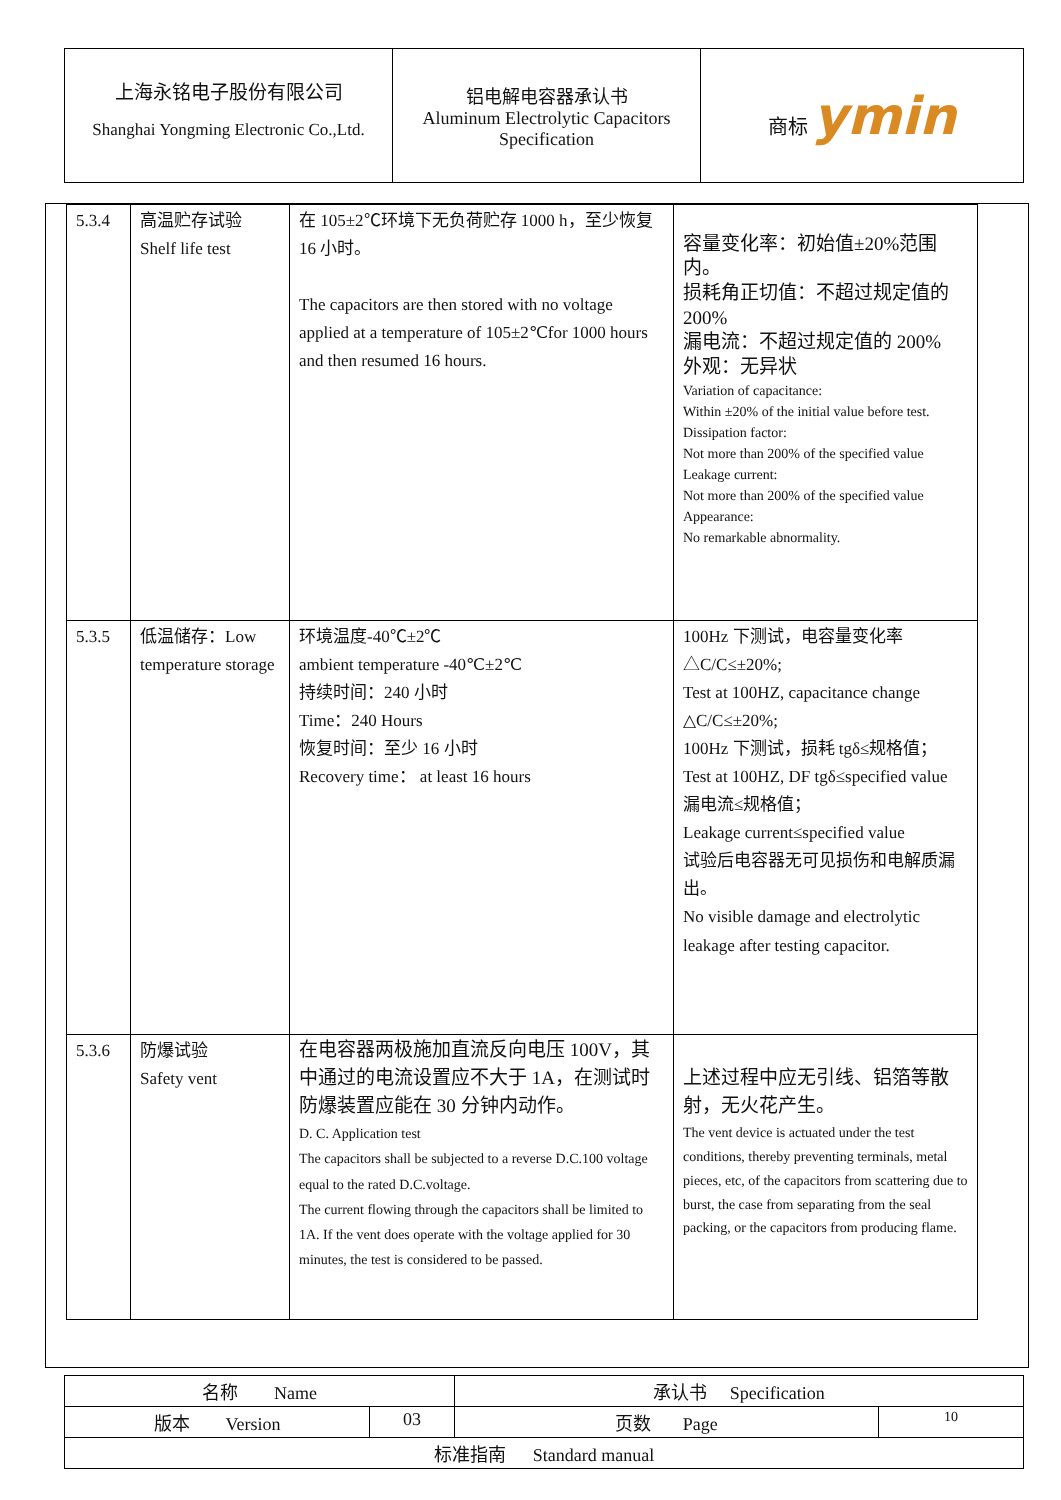| 上海永铭电子股份有限公司 Shanghai Yongming Electronic Co.,Ltd. | 铝电解电容器承认书 Aluminum Electrolytic Capacitors Specification | 商标 ymin |
| 5.3.4 | 高温贮存试验 Shelf life test | 在 105±2℃环境下无负荷贮存 1000 h，至少恢复 16 小时。 The capacitors are then stored with no voltage applied at a temperature of 105±2℃for 1000 hours and then resumed 16 hours. | 容量变化率：初始值±20%范围内。 损耗角正切值：不超过规定值的 200% 漏电流：不超过规定值的 200% 外观：无异状 Variation of capacitance: Within ±20% of the initial value before test. Dissipation factor: Not more than 200% of the specified value Leakage current: Not more than 200% of the specified value Appearance: No remarkable abnormality. |
| 5.3.5 | 低温储存：Low temperature storage | 环境温度-40℃±2℃ ambient temperature -40℃±2℃ 持续时间：240 小时 Time：240 Hours 恢复时间：至少 16 小时 Recovery time： at least 16 hours | 100Hz 下测试，电容量变化率△C/C≤±20%; Test at 100HZ, capacitance change △C/C≤±20%; 100Hz 下测试，损耗 tgδ≤规格值； Test at 100HZ, DF tgδ≤specified value 漏电流≤规格值； Leakage current≤specified value 试验后电容器无可见损伤和电解质漏出。 No visible damage and electrolytic leakage after testing capacitor. |
| 5.3.6 | 防爆试验 Safety vent | 在电容器两极施加直流反向电压 100V，其中通过的电流设置应不大于 1A，在测试时防爆装置应能在 30 分钟内动作。 D. C. Application test The capacitors shall be subjected to a reverse D.C.100 voltage equal to the rated D.C.voltage. The current flowing through the capacitors shall be limited to 1A. If the vent does operate with the voltage applied for 30 minutes, the test is considered to be passed. | 上述过程中应无引线、铝箔等散射，无火花产生。 The vent device is actuated under the test conditions, thereby preventing terminals, metal pieces, etc, of the capacitors from scattering due to burst, the case from separating from the seal packing, or the capacitors from producing flame. |
| 名称 Name | | 承认书 Specification | |
| 版本 Version | 03 | 页数 Page | 10 |
| 标准指南 Standard manual | | | |